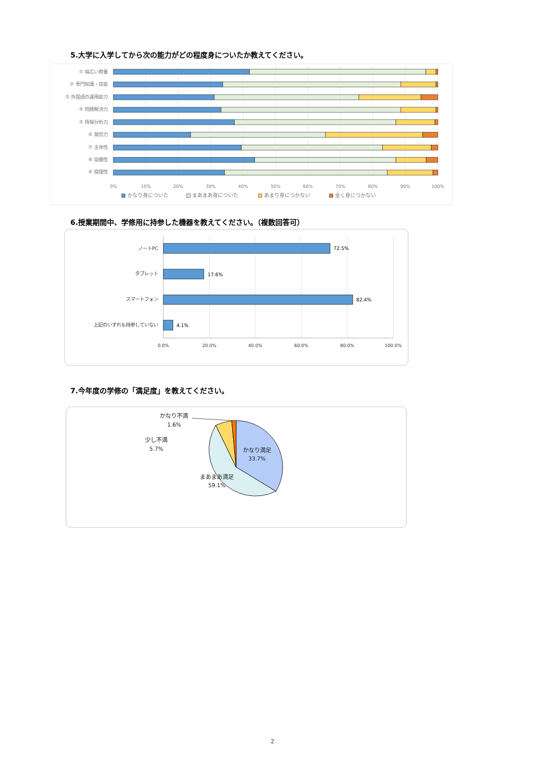5.大学に入学してから次の能力がどの程度身についたか教えてください。
① 幅広い教養
② 専門知識・技能
③ 外国語の運用能力
④ 問題解決力
⑤ 情報分析力
⑥ 発信力
⑦ 主体性
⑧ 協働性
⑨ 倫理性
0%
10%
20%
30%
40%
50%
60%
70%
80%
90%
100%
かなり身についた
まあまあ身についた
あまり身につかない
全く身につかない
6.授業期間中、学修用に持参した機器を教えてください。（複数回答可）
ノートPC
タブレット
スマートフォン
上記のいずれも持参していない
72.5%
17.6%
82.4%
4.1%
0.0%
20.0%
40.0%
60.0%
80.0%
100.0%
7.今年度の学修の「満足度」を教えてください。
かなり不満
1.6%
少し不満
5.7%
かなり満足
33.7%
まあまあ満足
59.1%
2